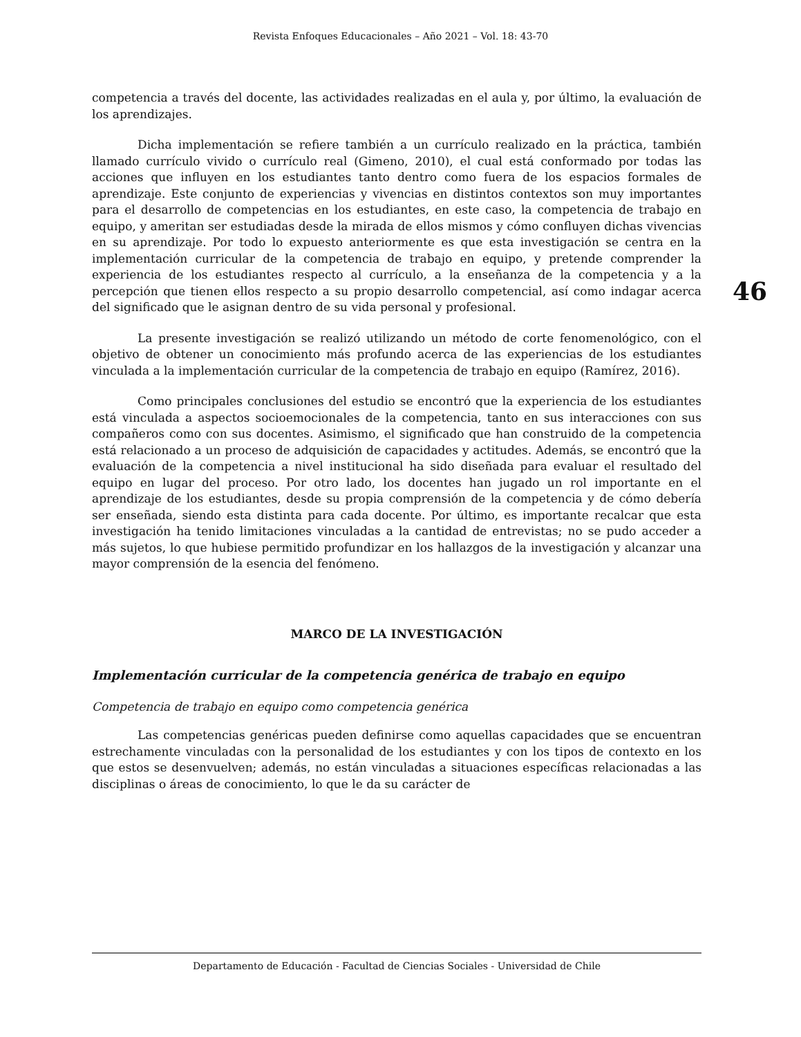Revista Enfoques Educacionales – Año 2021 – Vol. 18: 43-70
46
competencia a través del docente, las actividades realizadas en el aula y, por último, la evaluación de los aprendizajes.
Dicha implementación se refiere también a un currículo realizado en la práctica, también llamado currículo vivido o currículo real (Gimeno, 2010), el cual está conformado por todas las acciones que influyen en los estudiantes tanto dentro como fuera de los espacios formales de aprendizaje. Este conjunto de experiencias y vivencias en distintos contextos son muy importantes para el desarrollo de competencias en los estudiantes, en este caso, la competencia de trabajo en equipo, y ameritan ser estudiadas desde la mirada de ellos mismos y cómo confluyen dichas vivencias en su aprendizaje. Por todo lo expuesto anteriormente es que esta investigación se centra en la implementación curricular de la competencia de trabajo en equipo, y pretende comprender la experiencia de los estudiantes respecto al currículo, a la enseñanza de la competencia y a la percepción que tienen ellos respecto a su propio desarrollo competencial, así como indagar acerca del significado que le asignan dentro de su vida personal y profesional.
La presente investigación se realizó utilizando un método de corte fenomenológico, con el objetivo de obtener un conocimiento más profundo acerca de las experiencias de los estudiantes vinculada a la implementación curricular de la competencia de trabajo en equipo (Ramírez, 2016).
Como principales conclusiones del estudio se encontró que la experiencia de los estudiantes está vinculada a aspectos socioemocionales de la competencia, tanto en sus interacciones con sus compañeros como con sus docentes. Asimismo, el significado que han construido de la competencia está relacionado a un proceso de adquisición de capacidades y actitudes. Además, se encontró que la evaluación de la competencia a nivel institucional ha sido diseñada para evaluar el resultado del equipo en lugar del proceso. Por otro lado, los docentes han jugado un rol importante en el aprendizaje de los estudiantes, desde su propia comprensión de la competencia y de cómo debería ser enseñada, siendo esta distinta para cada docente. Por último, es importante recalcar que esta investigación ha tenido limitaciones vinculadas a la cantidad de entrevistas; no se pudo acceder a más sujetos, lo que hubiese permitido profundizar en los hallazgos de la investigación y alcanzar una mayor comprensión de la esencia del fenómeno.
MARCO DE LA INVESTIGACIÓN
Implementación curricular de la competencia genérica de trabajo en equipo
Competencia de trabajo en equipo como competencia genérica
Las competencias genéricas pueden definirse como aquellas capacidades que se encuentran estrechamente vinculadas con la personalidad de los estudiantes y con los tipos de contexto en los que estos se desenvuelven; además, no están vinculadas a situaciones específicas relacionadas a las disciplinas o áreas de conocimiento, lo que le da su carácter de
Departamento de Educación - Facultad de Ciencias Sociales - Universidad de Chile